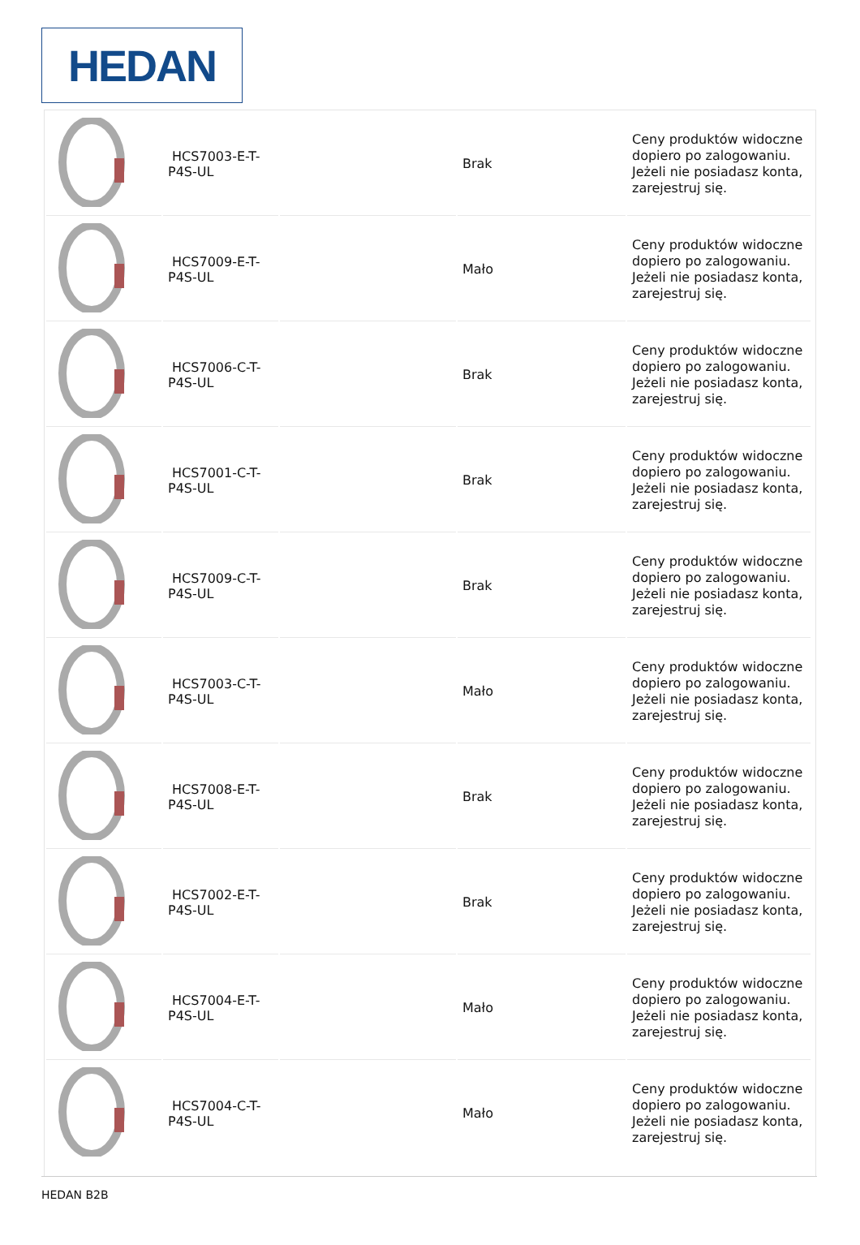HEDAN
| | HCS7003-E-T-P4S-UL | | Brak | Ceny produktów widoczne dopiero po zalogowaniu. Jeżeli nie posiadasz konta, zarejestruj się. |
| | HCS7009-E-T-P4S-UL | | Mało | Ceny produktów widoczne dopiero po zalogowaniu. Jeżeli nie posiadasz konta, zarejestruj się. |
| | HCS7006-C-T-P4S-UL | | Brak | Ceny produktów widoczne dopiero po zalogowaniu. Jeżeli nie posiadasz konta, zarejestruj się. |
| | HCS7001-C-T-P4S-UL | | Brak | Ceny produktów widoczne dopiero po zalogowaniu. Jeżeli nie posiadasz konta, zarejestruj się. |
| | HCS7009-C-T-P4S-UL | | Brak | Ceny produktów widoczne dopiero po zalogowaniu. Jeżeli nie posiadasz konta, zarejestruj się. |
| | HCS7003-C-T-P4S-UL | | Mało | Ceny produktów widoczne dopiero po zalogowaniu. Jeżeli nie posiadasz konta, zarejestruj się. |
| | HCS7008-E-T-P4S-UL | | Brak | Ceny produktów widoczne dopiero po zalogowaniu. Jeżeli nie posiadasz konta, zarejestruj się. |
| | HCS7002-E-T-P4S-UL | | Brak | Ceny produktów widoczne dopiero po zalogowaniu. Jeżeli nie posiadasz konta, zarejestruj się. |
| | HCS7004-E-T-P4S-UL | | Mało | Ceny produktów widoczne dopiero po zalogowaniu. Jeżeli nie posiadasz konta, zarejestruj się. |
| | HCS7004-C-T-P4S-UL | | Mało | Ceny produktów widoczne dopiero po zalogowaniu. Jeżeli nie posiadasz konta, zarejestruj się. |
HEDAN B2B